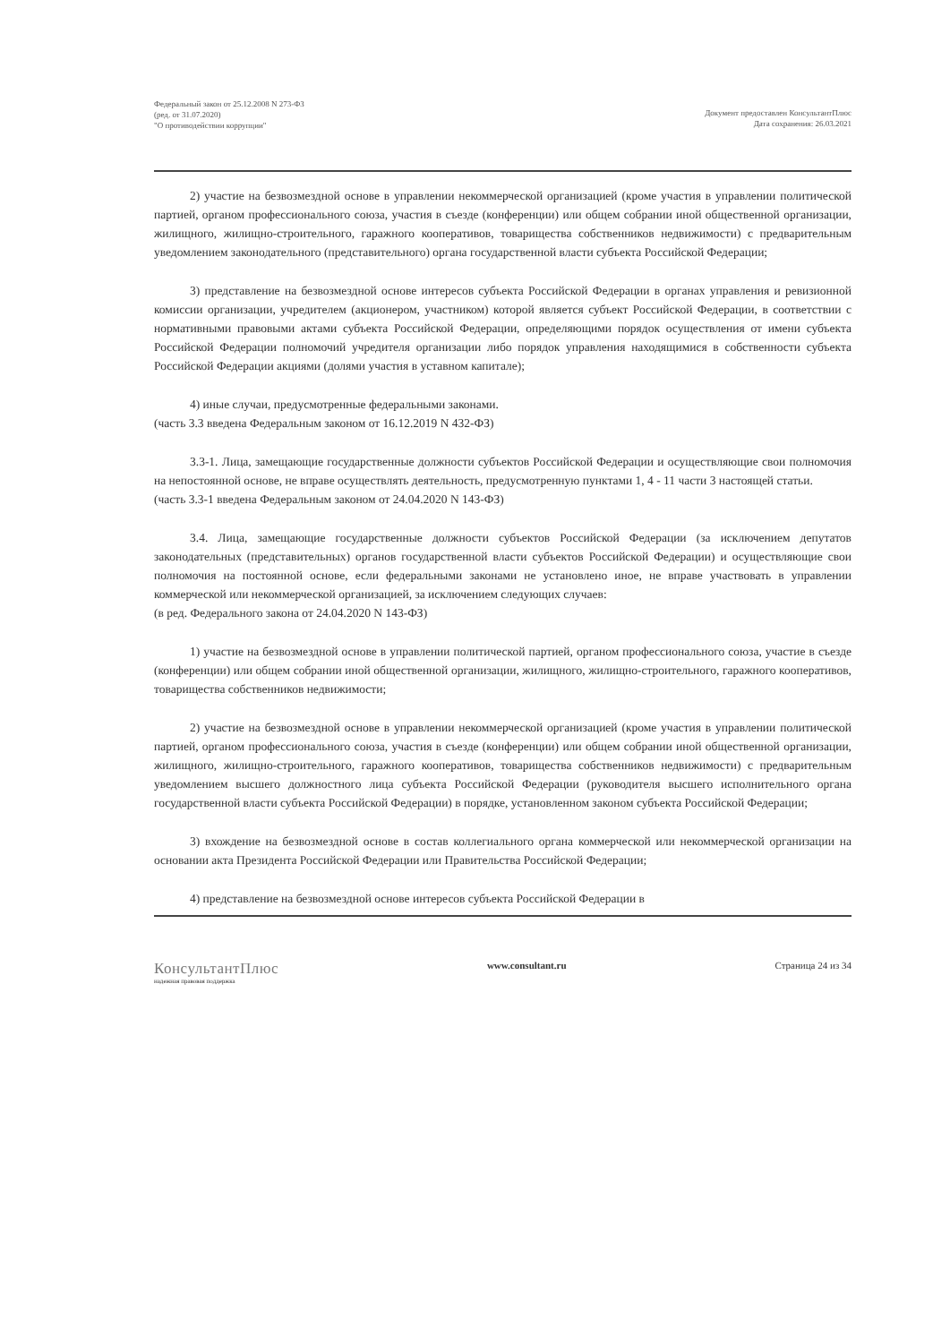Федеральный закон от 25.12.2008 N 273-ФЗ
(ред. от 31.07.2020)
"О противодействии коррупции"
Документ предоставлен КонсультантПлюс
Дата сохранения: 26.03.2021
2) участие на безвозмездной основе в управлении некоммерческой организацией (кроме участия в управлении политической партией, органом профессионального союза, участия в съезде (конференции) или общем собрании иной общественной организации, жилищного, жилищно-строительного, гаражного кооперативов, товарищества собственников недвижимости) с предварительным уведомлением законодательного (представительного) органа государственной власти субъекта Российской Федерации;
3) представление на безвозмездной основе интересов субъекта Российской Федерации в органах управления и ревизионной комиссии организации, учредителем (акционером, участником) которой является субъект Российской Федерации, в соответствии с нормативными правовыми актами субъекта Российской Федерации, определяющими порядок осуществления от имени субъекта Российской Федерации полномочий учредителя организации либо порядок управления находящимися в собственности субъекта Российской Федерации акциями (долями участия в уставном капитале);
4) иные случаи, предусмотренные федеральными законами.
(часть 3.3 введена Федеральным законом от 16.12.2019 N 432-ФЗ)
3.3-1. Лица, замещающие государственные должности субъектов Российской Федерации и осуществляющие свои полномочия на непостоянной основе, не вправе осуществлять деятельность, предусмотренную пунктами 1, 4 - 11 части 3 настоящей статьи.
(часть 3.3-1 введена Федеральным законом от 24.04.2020 N 143-ФЗ)
3.4. Лица, замещающие государственные должности субъектов Российской Федерации (за исключением депутатов законодательных (представительных) органов государственной власти субъектов Российской Федерации) и осуществляющие свои полномочия на постоянной основе, если федеральными законами не установлено иное, не вправе участвовать в управлении коммерческой или некоммерческой организацией, за исключением следующих случаев:
(в ред. Федерального закона от 24.04.2020 N 143-ФЗ)
1) участие на безвозмездной основе в управлении политической партией, органом профессионального союза, участие в съезде (конференции) или общем собрании иной общественной организации, жилищного, жилищно-строительного, гаражного кооперативов, товарищества собственников недвижимости;
2) участие на безвозмездной основе в управлении некоммерческой организацией (кроме участия в управлении политической партией, органом профессионального союза, участия в съезде (конференции) или общем собрании иной общественной организации, жилищного, жилищно-строительного, гаражного кооперативов, товарищества собственников недвижимости) с предварительным уведомлением высшего должностного лица субъекта Российской Федерации (руководителя высшего исполнительного органа государственной власти субъекта Российской Федерации) в порядке, установленном законом субъекта Российской Федерации;
3) вхождение на безвозмездной основе в состав коллегиального органа коммерческой или некоммерческой организации на основании акта Президента Российской Федерации или Правительства Российской Федерации;
4) представление на безвозмездной основе интересов субъекта Российской Федерации в
КонсультантПлюс
надежная правовая поддержка
www.consultant.ru Страница 24 из 34